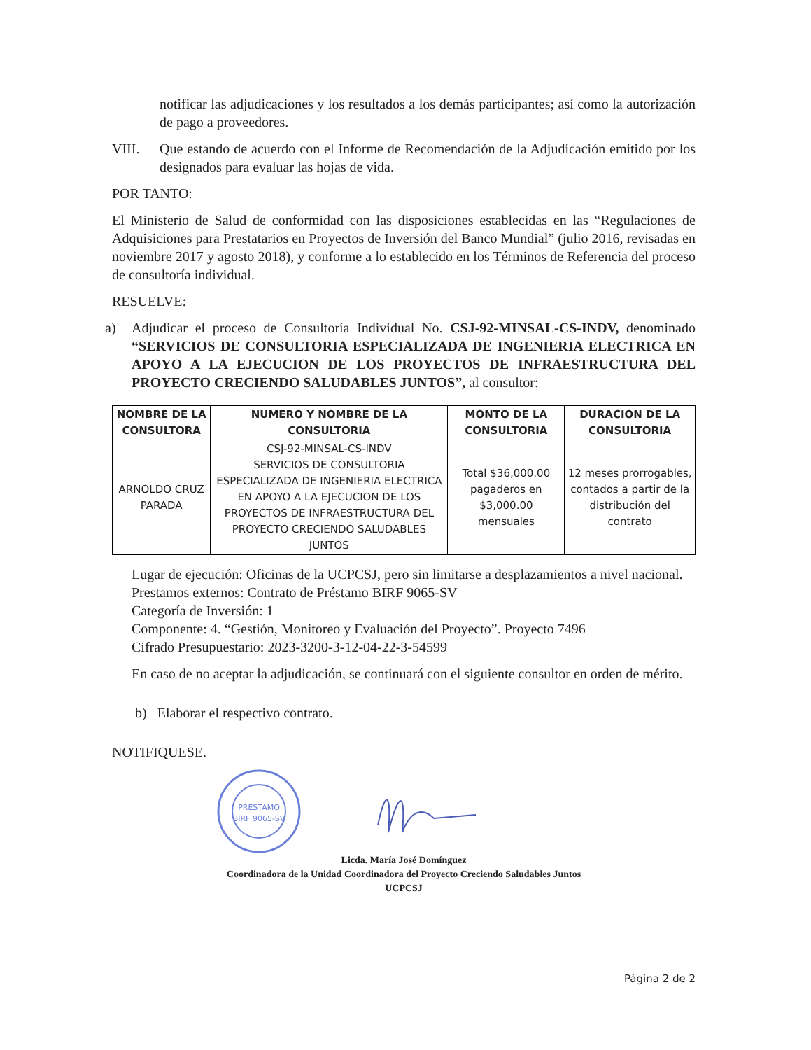notificar las adjudicaciones y los resultados a los demás participantes; así como la autorización de pago a proveedores.
VIII. Que estando de acuerdo con el Informe de Recomendación de la Adjudicación emitido por los designados para evaluar las hojas de vida.
POR TANTO:
El Ministerio de Salud de conformidad con las disposiciones establecidas en las “Regulaciones de Adquisiciones para Prestatarios en Proyectos de Inversión del Banco Mundial” (julio 2016, revisadas en noviembre 2017 y agosto 2018), y conforme a lo establecido en los Términos de Referencia del proceso de consultoría individual.
RESUELVE:
a) Adjudicar el proceso de Consultoría Individual No. CSJ-92-MINSAL-CS-INDV, denominado “SERVICIOS DE CONSULTORIA ESPECIALIZADA DE INGENIERIA ELECTRICA EN APOYO A LA EJECUCION DE LOS PROYECTOS DE INFRAESTRUCTURA DEL PROYECTO CRECIENDO SALUDABLES JUNTOS”, al consultor:
| NOMBRE DE LA CONSULTORA | NUMERO Y NOMBRE DE LA CONSULTORIA | MONTO DE LA CONSULTORIA | DURACION DE LA CONSULTORIA |
| --- | --- | --- | --- |
| ARNOLDO CRUZ PARADA | CSJ-92-MINSAL-CS-INDV SERVICIOS DE CONSULTORIA ESPECIALIZADA DE INGENIERIA ELECTRICA EN APOYO A LA EJECUCION DE LOS PROYECTOS DE INFRAESTRUCTURA DEL PROYECTO CRECIENDO SALUDABLES JUNTOS | Total $36,000.00 pagaderos en $3,000.00 mensuales | 12 meses prorrogables, contados a partir de la distribución del contrato |
Lugar de ejecución: Oficinas de la UCPCSJ, pero sin limitarse a desplazamientos a nivel nacional.
Prestamos externos: Contrato de Préstamo BIRF 9065-SV
Categoría de Inversión: 1
Componente: 4. “Gestión, Monitoreo y Evaluación del Proyecto”. Proyecto 7496
Cifrado Presupuestario: 2023-3200-3-12-04-22-3-54599
En caso de no aceptar la adjudicación, se continuará con el siguiente consultor en orden de mérito.
b) Elaborar el respectivo contrato.
NOTIFIQUESE.
PRESTAMO
BIRF 9065-SV
Licda. María José Domínguez
Coordinadora de la Unidad Coordinadora del Proyecto Creciendo Saludables Juntos
UCPCSJ
Página 2 de 2